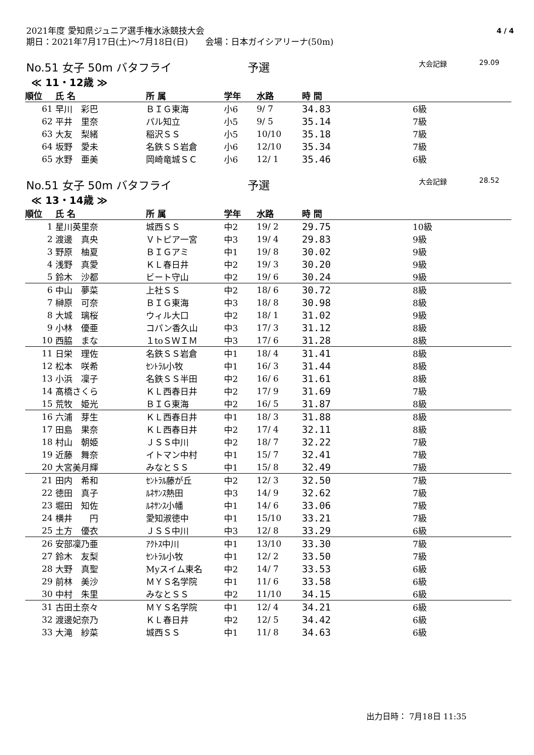2021年度 愛知県ジュニア選手権水泳競技大会
期日：2021年7月17日(土)～7月18日(日)　　会場：日本ガイシアリーナ(50m)
4 / 4
No.51 女子 50m バタフライ 予選 大会記録 29.09
≪ 11・12歳 ≫
| 順位 | 氏 名 | 所 属 | 学年 | 水路 | 時 間 | |
| --- | --- | --- | --- | --- | --- | --- |
| 61 | 早川 彩巴 | ＢＩＧ東海 | 小6 | 9/ 7 | 34.83 | 6級 |
| 62 | 平井 里奈 | パル知立 | 小5 | 9/ 5 | 35.14 | 7級 |
| 63 | 大友 梨緒 | 稲沢ＳＳ | 小5 | 10/10 | 35.18 | 7級 |
| 64 | 坂野 愛未 | 名鉄ＳＳ岩倉 | 小6 | 12/10 | 35.34 | 7級 |
| 65 | 水野 亜美 | 岡崎竜城ＳＣ | 小6 | 12/ 1 | 35.46 | 6級 |
No.51 女子 50m バタフライ 予選 大会記録 28.52
≪ 13・14歳 ≫
| 順位 | 氏 名 | 所 属 | 学年 | 水路 | 時 間 | |
| --- | --- | --- | --- | --- | --- | --- |
| 1 | 星川英里奈 | 城西ＳＳ | 中2 | 19/ 2 | 29.75 | 10級 |
| 2 | 渡邊 真央 | Ｖトピア一宮 | 中3 | 19/ 4 | 29.83 | 9級 |
| 3 | 野原 柚夏 | ＢＩＧアミ | 中1 | 19/ 8 | 30.02 | 9級 |
| 4 | 浅野 真愛 | ＫＬ春日井 | 中2 | 19/ 3 | 30.20 | 9級 |
| 5 | 鈴木 沙都 | ビート守山 | 中2 | 19/ 6 | 30.24 | 9級 |
| 6 | 中山 夢菜 | 上社ＳＳ | 中2 | 18/ 6 | 30.72 | 8級 |
| 7 | 榊原 可奈 | ＢＩＧ東海 | 中3 | 18/ 8 | 30.98 | 8級 |
| 8 | 大城 璃桜 | ウィル大口 | 中2 | 18/ 1 | 31.02 | 9級 |
| 9 | 小林 優亜 | コパン香久山 | 中3 | 17/ 3 | 31.12 | 8級 |
| 10 | 西脇 まな | １toＳＷＩＭ | 中3 | 17/ 6 | 31.28 | 8級 |
| 11 | 日栄 理佐 | 名鉄ＳＳ岩倉 | 中1 | 18/ 4 | 31.41 | 8級 |
| 12 | 松本 咲希 | ｾﾝﾄﾗﾙ小牧 | 中1 | 16/ 3 | 31.44 | 8級 |
| 13 | 小浜 凜子 | 名鉄ＳＳ半田 | 中2 | 16/ 6 | 31.61 | 8級 |
| 14 | 髙橋さくら | ＫＬ西春日井 | 中2 | 17/ 9 | 31.69 | 7級 |
| 15 | 荒牧 姫光 | ＢＩＧ東海 | 中2 | 16/ 5 | 31.87 | 8級 |
| 16 | 六浦 芽生 | ＫＬ西春日井 | 中1 | 18/ 3 | 31.88 | 8級 |
| 17 | 田島 果奈 | ＫＬ西春日井 | 中2 | 17/ 4 | 32.11 | 8級 |
| 18 | 村山 朝姫 | ＪＳＳ中川 | 中2 | 18/ 7 | 32.22 | 7級 |
| 19 | 近藤 舞奈 | イトマン中村 | 中1 | 15/ 7 | 32.41 | 7級 |
| 20 | 大宮美月輝 | みなとＳＳ | 中1 | 15/ 8 | 32.49 | 7級 |
| 21 | 田内 希和 | ｾﾝﾄﾗﾙ藤が丘 | 中2 | 12/ 3 | 32.50 | 7級 |
| 22 | 徳田 真子 | ﾙﾈｻﾝｽ熱田 | 中3 | 14/ 9 | 32.62 | 7級 |
| 23 | 堀田 知佐 | ﾙﾈｻﾝｽ小幡 | 中1 | 14/ 6 | 33.06 | 7級 |
| 24 | 横井 円 | 愛知淑徳中 | 中1 | 15/10 | 33.21 | 7級 |
| 25 | 土方 優衣 | ＪＳＳ中川 | 中3 | 12/ 8 | 33.29 | 6級 |
| 26 | 安部凜乃亜 | ｱｸﾄｽ中川 | 中1 | 13/10 | 33.30 | 7級 |
| 27 | 鈴木 友梨 | ｾﾝﾄﾗﾙ小牧 | 中1 | 12/ 2 | 33.50 | 7級 |
| 28 | 大野 真聖 | Myスイム東名 | 中2 | 14/ 7 | 33.53 | 6級 |
| 29 | 前林 美沙 | ＭＹＳ名学院 | 中1 | 11/ 6 | 33.58 | 6級 |
| 30 | 中村 朱里 | みなとＳＳ | 中2 | 11/10 | 34.15 | 6級 |
| 31 | 古田土奈々 | ＭＹＳ名学院 | 中1 | 12/ 4 | 34.21 | 6級 |
| 32 | 渡邊妃奈乃 | ＫＬ春日井 | 中2 | 12/ 5 | 34.42 | 6級 |
| 33 | 大滝 紗菜 | 城西ＳＳ | 中1 | 11/ 8 | 34.63 | 6級 |
出力日時： 7月18日 11:35